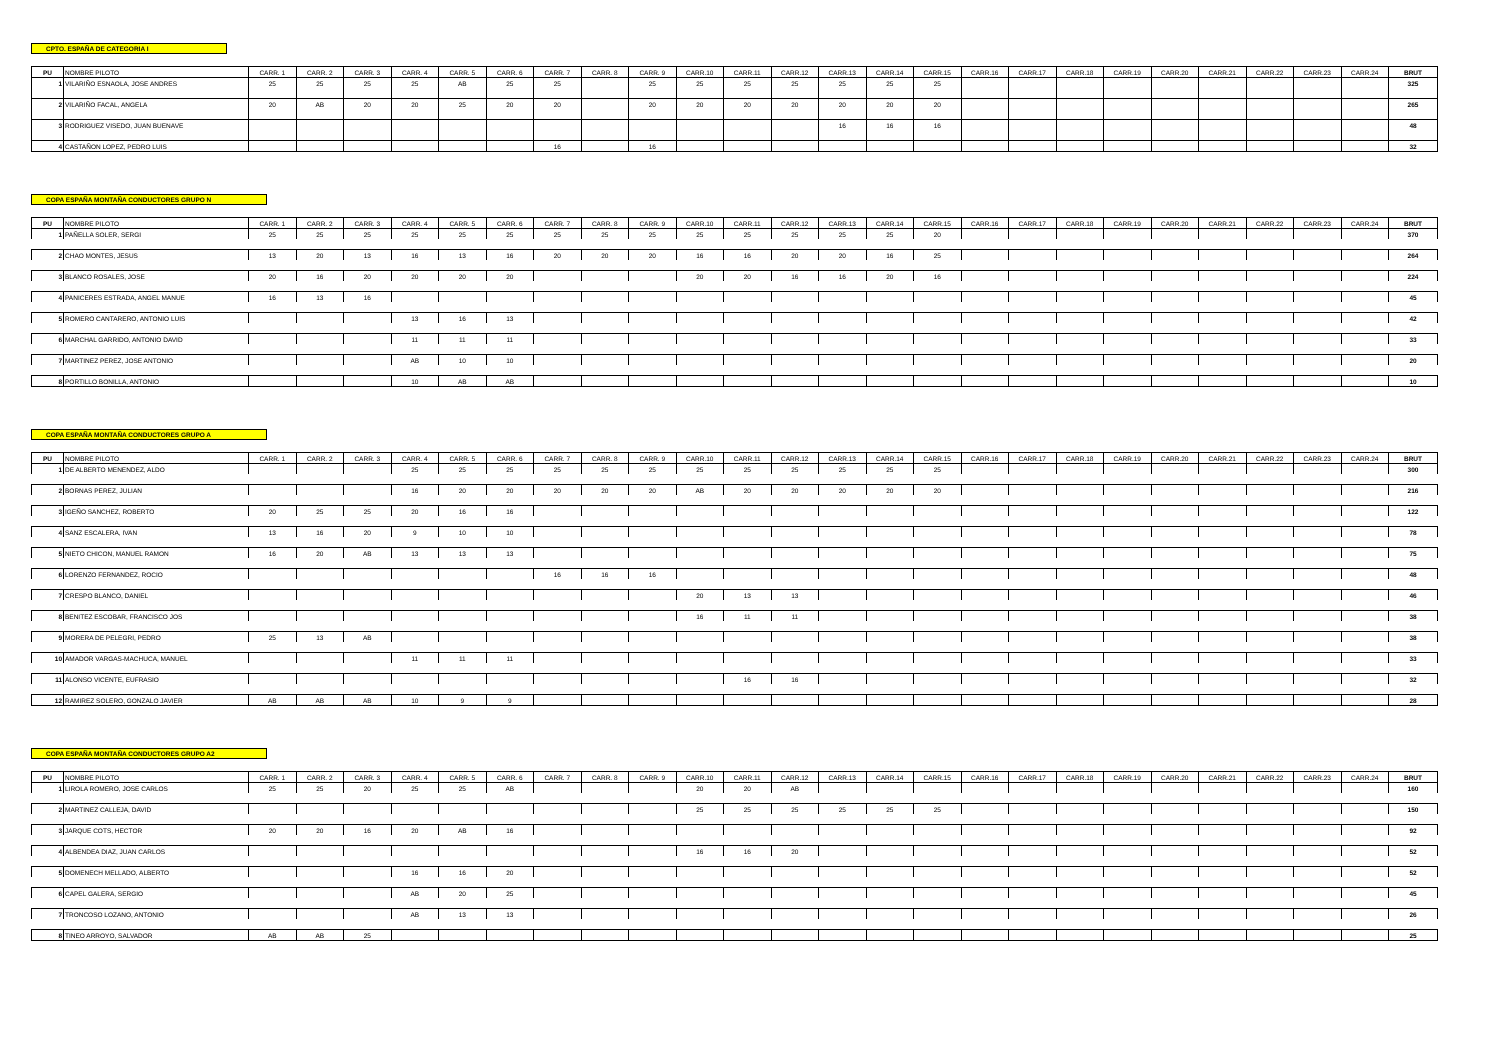CPTO. ESPAÑA DE CATEGORIA I
| PU | NOMBRE PILOTO | CARR. 1 | CARR. 2 | CARR. 3 | CARR. 4 | CARR. 5 | CARR. 6 | CARR. 7 | CARR. 8 | CARR. 9 | CARR.10 | CARR.11 | CARR.12 | CARR.13 | CARR.14 | CARR.15 | CARR.16 | CARR.17 | CARR.18 | CARR.19 | CARR.20 | CARR.21 | CARR.22 | CARR.23 | CARR.24 | BRUT |
| --- | --- | --- | --- | --- | --- | --- | --- | --- | --- | --- | --- | --- | --- | --- | --- | --- | --- | --- | --- | --- | --- | --- | --- | --- | --- | --- |
| 1 | VILARIÑO ESNAOLA, JOSE ANDRES | 25 | 25 | 25 | 25 | AB | 25 | 25 | | 25 | 25 | 25 | 25 | 25 | 25 | 25 | | | | | | | | | | 325 |
| 2 | VILARIÑO FACAL, ANGELA | 20 | AB | 20 | 20 | 25 | 20 | 20 | | 20 | 20 | 20 | 20 | 20 | 20 | 20 | | | | | | | | | | 265 |
| 3 | RODRIGUEZ VISEDO, JUAN BUENAVE | | | | | | | | | | | | | 16 | 16 | 16 | | | | | | | | | | 48 |
| 4 | CASTAÑON LOPEZ, PEDRO LUIS | | | | | | | 16 | | 16 | | | | | | | | | | | | | | | | 32 |
COPA ESPAÑA MONTAÑA CONDUCTORES GRUPO N
| PU | NOMBRE PILOTO | CARR. 1 | CARR. 2 | CARR. 3 | CARR. 4 | CARR. 5 | CARR. 6 | CARR. 7 | CARR. 8 | CARR. 9 | CARR.10 | CARR.11 | CARR.12 | CARR.13 | CARR.14 | CARR.15 | CARR.16 | CARR.17 | CARR.18 | CARR.19 | CARR.20 | CARR.21 | CARR.22 | CARR.23 | CARR.24 | BRUT |
| --- | --- | --- | --- | --- | --- | --- | --- | --- | --- | --- | --- | --- | --- | --- | --- | --- | --- | --- | --- | --- | --- | --- | --- | --- | --- | --- |
| 1 | PAÑELLA SOLER, SERGI | 25 | 25 | 25 | 25 | 25 | 25 | 25 | 25 | 25 | 25 | 25 | 25 | 25 | 25 | 20 | | | | | | | | | | 370 |
| 2 | CHAO MONTES, JESUS | 13 | 20 | 13 | 16 | 13 | 16 | 20 | 20 | 20 | 16 | 16 | 20 | 20 | 16 | 25 | | | | | | | | | | 264 |
| 3 | BLANCO ROSALES, JOSE | 20 | 16 | 20 | 20 | 20 | 20 | | | | 20 | 20 | 16 | 16 | 20 | 16 | | | | | | | | | | 224 |
| 4 | PANICERES ESTRADA, ANGEL MANUE | 16 | 13 | 16 | | | | | | | | | | | | | | | | | | | | | | 45 |
| 5 | ROMERO CANTARERO, ANTONIO LUIS | | | | 13 | 16 | 13 | | | | | | | | | | | | | | | | | | | 42 |
| 6 | MARCHAL GARRIDO, ANTONIO DAVID | | | | 11 | 11 | 11 | | | | | | | | | | | | | | | | | | | 33 |
| 7 | MARTINEZ PEREZ, JOSE ANTONIO | | | | AB | 10 | 10 | | | | | | | | | | | | | | | | | | | 20 |
| 8 | PORTILLO BONILLA, ANTONIO | | | | 10 | AB | AB | | | | | | | | | | | | | | | | | | | 10 |
COPA ESPAÑA MONTAÑA CONDUCTORES GRUPO A
| PU | NOMBRE PILOTO | CARR. 1 | CARR. 2 | CARR. 3 | CARR. 4 | CARR. 5 | CARR. 6 | CARR. 7 | CARR. 8 | CARR. 9 | CARR.10 | CARR.11 | CARR.12 | CARR.13 | CARR.14 | CARR.15 | CARR.16 | CARR.17 | CARR.18 | CARR.19 | CARR.20 | CARR.21 | CARR.22 | CARR.23 | CARR.24 | BRUT |
| --- | --- | --- | --- | --- | --- | --- | --- | --- | --- | --- | --- | --- | --- | --- | --- | --- | --- | --- | --- | --- | --- | --- | --- | --- | --- | --- |
| 1 | DE ALBERTO MENENDEZ, ALDO | | | | 25 | 25 | 25 | 25 | 25 | 25 | 25 | 25 | 25 | 25 | 25 | 25 | | | | | | | | | | 300 |
| 2 | BORNAS PEREZ, JULIAN | | | | 16 | 20 | 20 | 20 | 20 | 20 | AB | 20 | 20 | 20 | 20 | 20 | | | | | | | | | | 216 |
| 3 | IGEÑO SANCHEZ, ROBERTO | 20 | 25 | 25 | 20 | 16 | 16 | | | | | | | | | | | | | | | | | | | 122 |
| 4 | SANZ ESCALERA, IVAN | 13 | 16 | 20 | 9 | 10 | 10 | | | | | | | | | | | | | | | | | | | 78 |
| 5 | NIETO CHICON, MANUEL RAMON | 16 | 20 | AB | 13 | 13 | 13 | | | | | | | | | | | | | | | | | | | 75 |
| 6 | LORENZO FERNANDEZ, ROCIO | | | | | | | 16 | 16 | 16 | | | | | | | | | | | | | | | | 48 |
| 7 | CRESPO BLANCO, DANIEL | | | | | | | | | | 20 | 13 | 13 | | | | | | | | | | | | | 46 |
| 8 | BENITEZ ESCOBAR, FRANCISCO JOS | | | | | | | | | | 16 | 11 | 11 | | | | | | | | | | | | | 38 |
| 9 | MORERA DE PELEGRI, PEDRO | 25 | 13 | AB | | | | | | | | | | | | | | | | | | | | | | 38 |
| 10 | AMADOR VARGAS-MACHUCA, MANUEL | | | | 11 | 11 | 11 | | | | | | | | | | | | | | | | | | | 33 |
| 11 | ALONSO VICENTE, EUFRASIO | | | | | | | | | | | 16 | 16 | | | | | | | | | | | | | 32 |
| 12 | RAMIREZ SOLERO, GONZALO JAVIER | AB | AB | AB | 10 | 9 | 9 | | | | | | | | | | | | | | | | | | | 28 |
COPA ESPAÑA MONTAÑA CONDUCTORES GRUPO A2
| PU | NOMBRE PILOTO | CARR. 1 | CARR. 2 | CARR. 3 | CARR. 4 | CARR. 5 | CARR. 6 | CARR. 7 | CARR. 8 | CARR. 9 | CARR.10 | CARR.11 | CARR.12 | CARR.13 | CARR.14 | CARR.15 | CARR.16 | CARR.17 | CARR.18 | CARR.19 | CARR.20 | CARR.21 | CARR.22 | CARR.23 | CARR.24 | BRUT |
| --- | --- | --- | --- | --- | --- | --- | --- | --- | --- | --- | --- | --- | --- | --- | --- | --- | --- | --- | --- | --- | --- | --- | --- | --- | --- | --- |
| 1 | LIROLA ROMERO, JOSE CARLOS | 25 | 25 | 20 | 25 | 25 | AB | | | | 20 | 20 | AB | | | | | | | | | | | | | 160 |
| 2 | MARTINEZ CALLEJA, DAVID | | | | | | | | | | 25 | 25 | 25 | 25 | 25 | 25 | | | | | | | | | | 150 |
| 3 | JARQUE COTS, HECTOR | 20 | 20 | 16 | 20 | AB | 16 | | | | | | | | | | | | | | | | | | | 92 |
| 4 | ALBENDEA DIAZ, JUAN CARLOS | | | | | | | | | | 16 | 16 | 20 | | | | | | | | | | | | | 52 |
| 5 | DOMENECH MELLADO, ALBERTO | | | | 16 | 16 | 20 | | | | | | | | | | | | | | | | | | | 52 |
| 6 | CAPEL GALERA, SERGIO | | | | AB | 20 | 25 | | | | | | | | | | | | | | | | | | | 45 |
| 7 | TRONCOSO LOZANO, ANTONIO | | | | AB | 13 | 13 | | | | | | | | | | | | | | | | | | | 26 |
| 8 | TINEO ARROYO, SALVADOR | AB | AB | 25 | | | | | | | | | | | | | | | | | | | | | | 25 |